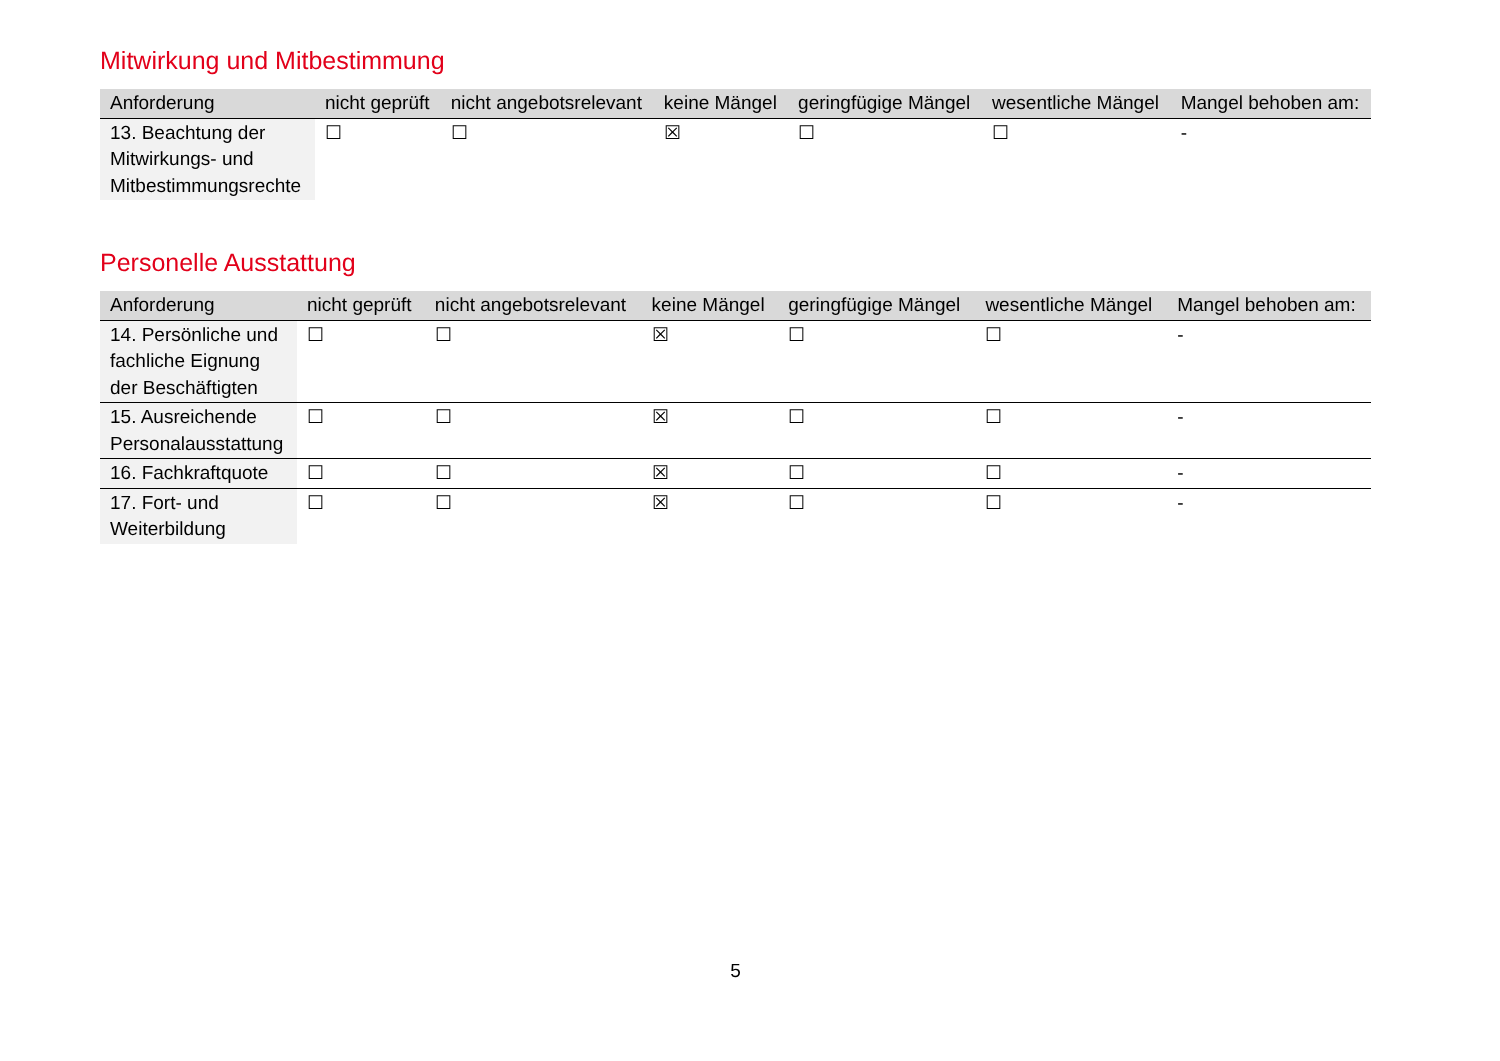Mitwirkung und Mitbestimmung
| Anforderung | nicht geprüft | nicht angebotsrelevant | keine Mängel | geringfügige Mängel | wesentliche Mängel | Mangel behoben am: |
| --- | --- | --- | --- | --- | --- | --- |
| 13. Beachtung der Mitwirkungs- und Mitbestimmungsrechte | ☐ | ☐ | ☒ | ☐ | ☐ | - |
Personelle Ausstattung
| Anforderung | nicht geprüft | nicht angebotsrelevant | keine Mängel | geringfügige Mängel | wesentliche Mängel | Mangel behoben am: |
| --- | --- | --- | --- | --- | --- | --- |
| 14. Persönliche und fachliche Eignung der Beschäftigten | ☐ | ☐ | ☒ | ☐ | ☐ | - |
| 15. Ausreichende Personalausstattung | ☐ | ☐ | ☒ | ☐ | ☐ | - |
| 16. Fachkraftquote | ☐ | ☐ | ☒ | ☐ | ☐ | - |
| 17. Fort- und Weiterbildung | ☐ | ☐ | ☒ | ☐ | ☐ | - |
5